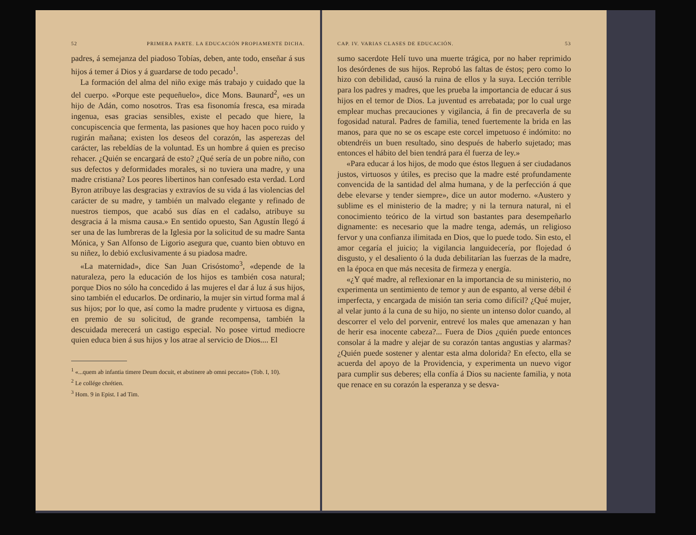52 PRIMERA PARTE. LA EDUCACIÓN PROPIAMENTE DICHA.
padres, á semejanza del piadoso Tobías, deben, ante todo, enseñar á sus hijos á temer á Dios y á guardarse de todo pecado<sup>1</sup>.
La formación del alma del niño exige más trabajo y cuidado que la del cuerpo. «Porque este pequeñuelo», dice Mons. Baunard<sup>2</sup>, «es un hijo de Adán, como nosotros. Tras esa fisonomía fresca, esa mirada ingenua, esas gracias sensibles, existe el pecado que hiere, la concupiscencia que fermenta, las pasiones que hoy hacen poco ruido y rugirán mañana; existen los deseos del corazón, las asperezas del carácter, las rebeldías de la voluntad. Es un hombre á quien es preciso rehacer. ¿Quién se encargará de esto? ¿Qué sería de un pobre niño, con sus defectos y deformidades morales, si no tuviera una madre, y una madre cristiana? Los peores libertinos han confesado esta verdad. Lord Byron atribuye las desgracias y extravíos de su vida á las violencias del carácter de su madre, y también un malvado elegante y refinado de nuestros tiempos, que acabó sus días en el cadalso, atribuye su desgracia á la misma causa.» En sentido opuesto, San Agustín llegó á ser una de las lumbreras de la Iglesia por la solicitud de su madre Santa Mónica, y San Alfonso de Ligorio asegura que, cuanto bien obtuvo en su niñez, lo debió exclusivamente á su piadosa madre.
«La maternidad», dice San Juan Crisóstomo<sup>3</sup>, «depende de la naturaleza, pero la educación de los hijos es también cosa natural; porque Dios no sólo ha concedido á las mujeres el dar á luz á sus hijos, sino también el educarlos. De ordinario, la mujer sin virtud forma mal á sus hijos; por lo que, así como la madre prudente y virtuosa es digna, en premio de su solicitud, de grande recompensa, también la descuidada merecerá un castigo especial. No posee virtud mediocre quien educa bien á sus hijos y los atrae al servicio de Dios.... El
<sup>1</sup> «...quem ab infantia timere Deum docuit, et abstinere ab omni peccato» (Tob. I, 10).
<sup>2</sup> Le collége chrétien.
<sup>3</sup> Hom. 9 in Epist. I ad Tim.
CAP. IV. VARIAS CLASES DE EDUCACIÓN. 53
sumo sacerdote Helí tuvo una muerte trágica, por no haber reprimido los desórdenes de sus hijos. Reprobó las faltas de éstos; pero como lo hizo con debilidad, causó la ruina de ellos y la suya. Lección terrible para los padres y madres, que les prueba la importancia de educar á sus hijos en el temor de Dios. La juventud es arrebatada; por lo cual urge emplear muchas precauciones y vigilancia, á fin de precaverla de su fogosidad natural. Padres de familia, tened fuertemente la brida en las manos, para que no se os escape este corcel impetuoso é indómito: no obtendréis un buen resultado, sino después de haberlo sujetado; mas entonces el hábito del bien tendrá para él fuerza de ley.»
«Para educar á los hijos, de modo que éstos lleguen á ser ciudadanos justos, virtuosos y útiles, es preciso que la madre esté profundamente convencida de la santidad del alma humana, y de la perfección á que debe elevarse y tender siempre», dice un autor moderno. «Austero y sublime es el ministerio de la madre; y ni la ternura natural, ni el conocimiento teórico de la virtud son bastantes para desempeñarlo dignamente: es necesario que la madre tenga, además, un religioso fervor y una confianza ilimitada en Dios, que lo puede todo. Sin esto, el amor cegaría el juicio; la vigilancia languidecería, por flojedad ó disgusto, y el desaliento ó la duda debilitarían las fuerzas de la madre, en la época en que más necesita de firmeza y energía.
«¿Y qué madre, al reflexionar en la importancia de su ministerio, no experimenta un sentimiento de temor y aun de espanto, al verse débil é imperfecta, y encargada de misión tan seria como difícil? ¿Qué mujer, al velar junto á la cuna de su hijo, no siente un intenso dolor cuando, al descorrer el velo del porvenir, entrevé los males que amenazan y han de herir esa inocente cabeza?... Fuera de Dios ¿quién puede entonces consolar á la madre y alejar de su corazón tantas angustias y alarmas? ¿Quién puede sostener y alentar esta alma dolorida? En efecto, ella se acuerda del apoyo de la Providencia, y experimenta un nuevo vigor para cumplir sus deberes; ella confía á Dios su naciente familia, y nota que renace en su corazón la esperanza y se desva-